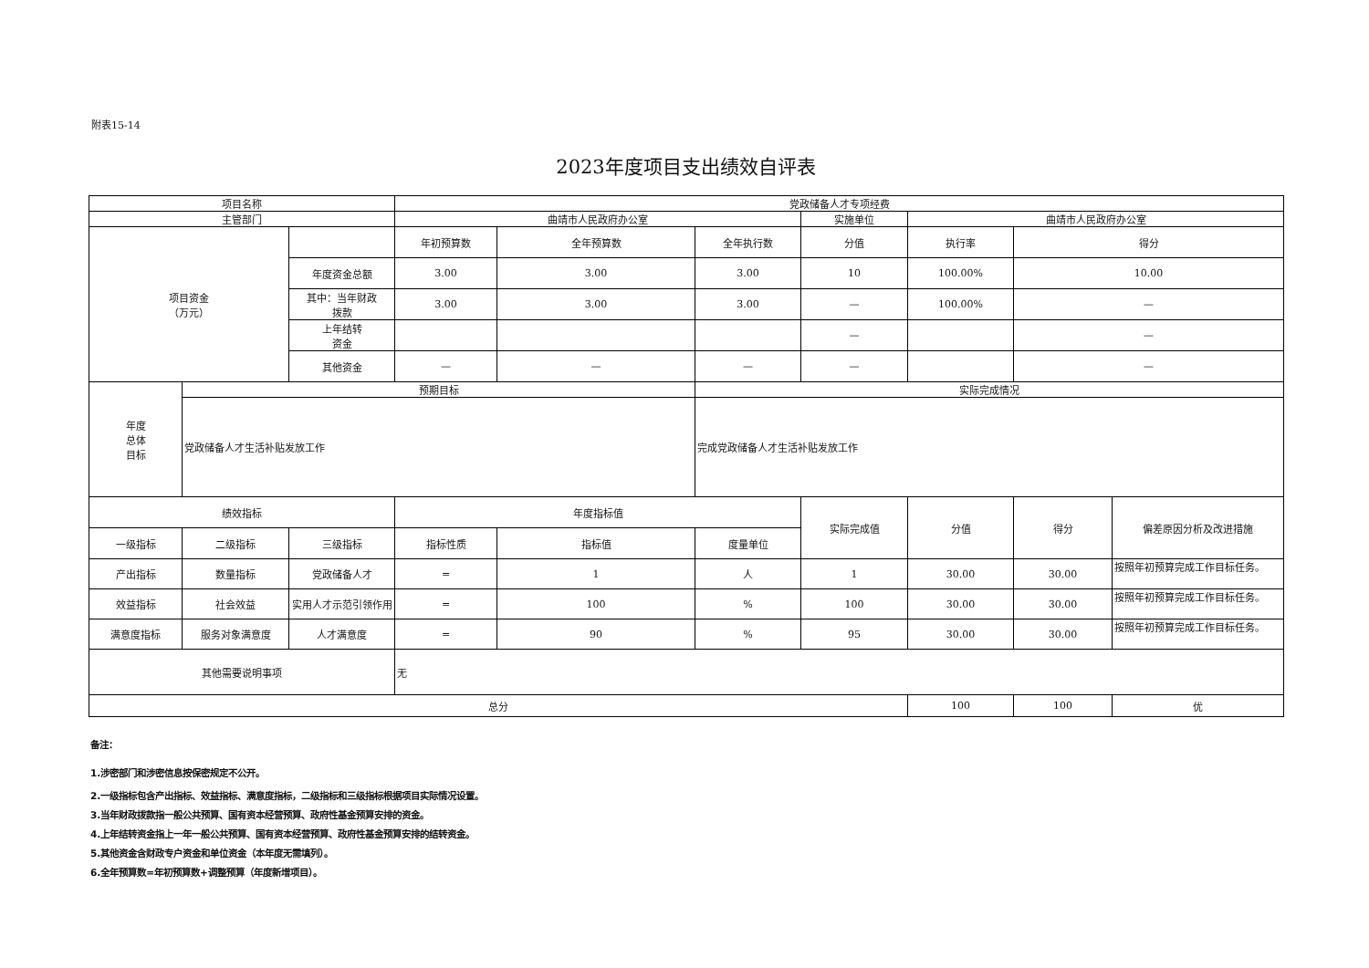附表15-14
2023年度项目支出绩效自评表
| 项目名称 | | | 党政储备人才专项经费 | | | | | | |
| 主管部门 | | | 曲靖市人民政府办公室 | | | 实施单位 | 曲靖市人民政府办公室 | | |
| 项目资金 （万元） | | | 年初预算数 | 全年预算数 | 全年执行数 | 分值 | 执行率 | 得分 | |
| | | 年度资金总额 | 3.00 | 3.00 | 3.00 | 10 | 100.00% | 10.00 | |
| | | 其中：当年财政 拨款 | 3.00 | 3.00 | 3.00 | — | 100.00% | — | |
| | | 上年结转 资金 | | | | — | | — | |
| | | 其他资金 | — | — | — | — | | — | |
| 年度 总体 目标 | 预期目标 | | | | 实际完成情况 | | | | |
| | 党政储备人才生活补贴发放工作 | | | | 完成党政储备人才生活补贴发放工作 | | | | |
| 绩效指标 | | | 年度指标值 | | | 实际完成值 | 分值 | 得分 | 偏差原因分析及改进措施 |
| 一级指标 | 二级指标 | 三级指标 | 指标性质 | 指标值 | 度量单位 | | | | |
| 产出指标 | 数量指标 | 党政储备人才 | = | 1 | 人 | 1 | 30.00 | 30.00 | 按照年初预算完成工作目标任务。 |
| 效益指标 | 社会效益 | 实用人才示范引领作用 | = | 100 | % | 100 | 30.00 | 30.00 | 按照年初预算完成工作目标任务。 |
| 满意度指标 | 服务对象满意度 | 人才满意度 | = | 90 | % | 95 | 30.00 | 30.00 | 按照年初预算完成工作目标任务。 |
| 其他需要说明事项 | | | 无 | | | | | | |
| 总分 | | | | | | | 100 | 100 | 优 |
备注：
1.涉密部门和涉密信息按保密规定不公开。
2.一级指标包含产出指标、效益指标、满意度指标，二级指标和三级指标根据项目实际情况设置。
3.当年财政拨款指一般公共预算、国有资本经营预算、政府性基金预算安排的资金。
4.上年结转资金指上一年一般公共预算、国有资本经营预算、政府性基金预算安排的结转资金。
5.其他资金含财政专户资金和单位资金（本年度无需填列）。
6.全年预算数=年初预算数+调整预算（年度新增项目）。